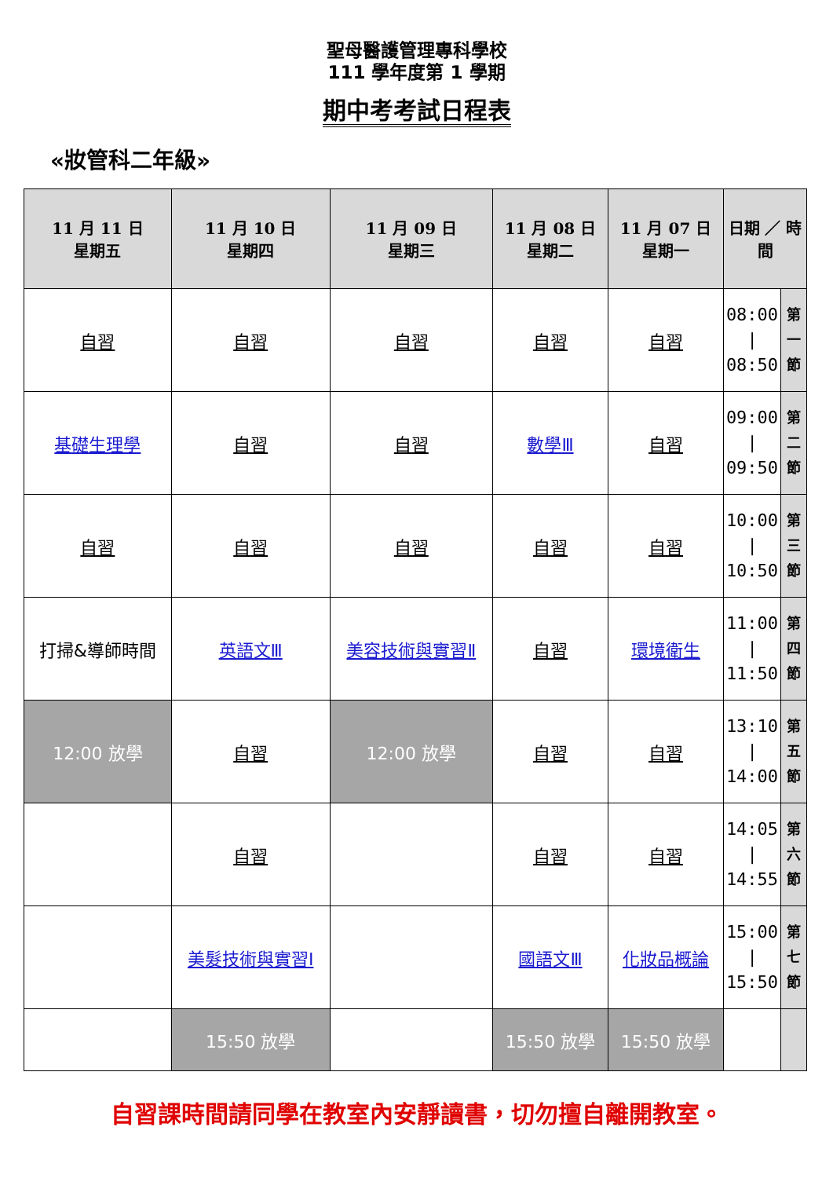聖母醫護管理專科學校
111 學年度第 1 學期
期中考考試日程表
«妝管科二年級»
| 11 月 11 日 星期五 | 11 月 10 日 星期四 | 11 月 09 日 星期三 | 11 月 08 日 星期二 | 11 月 07 日 星期一 | 日期 ／ 時間 | |
| --- | --- | --- | --- | --- | --- | --- |
| 自習 | 自習 | 自習 | 自習 | 自習 | 08:00 / 08:50 | 第 一 節 |
| 基礎生理學 | 自習 | 自習 | 數學Ⅲ | 自習 | 09:00 / 09:50 | 第 二 節 |
| 自習 | 自習 | 自習 | 自習 | 自習 | 10:00 / 10:50 | 第 三 節 |
| 打掃&導師時間 | 英語文Ⅲ | 美容技術與實習Ⅱ | 自習 | 環境衛生 | 11:00 / 11:50 | 第 四 節 |
| 12:00 放學 | 自習 | 12:00 放學 | 自習 | 自習 | 13:10 / 14:00 | 第 五 節 |
| | 自習 | | 自習 | 自習 | 14:05 / 14:55 | 第 六 節 |
| | 美髮技術與實習Ⅰ | | 國語文Ⅲ | 化妝品概論 | 15:00 / 15:50 | 第 七 節 |
| | 15:50 放學 | | 15:50 放學 | 15:50 放學 | | |
自習課時間請同學在教室內安靜讀書，切勿擅自離開教室。